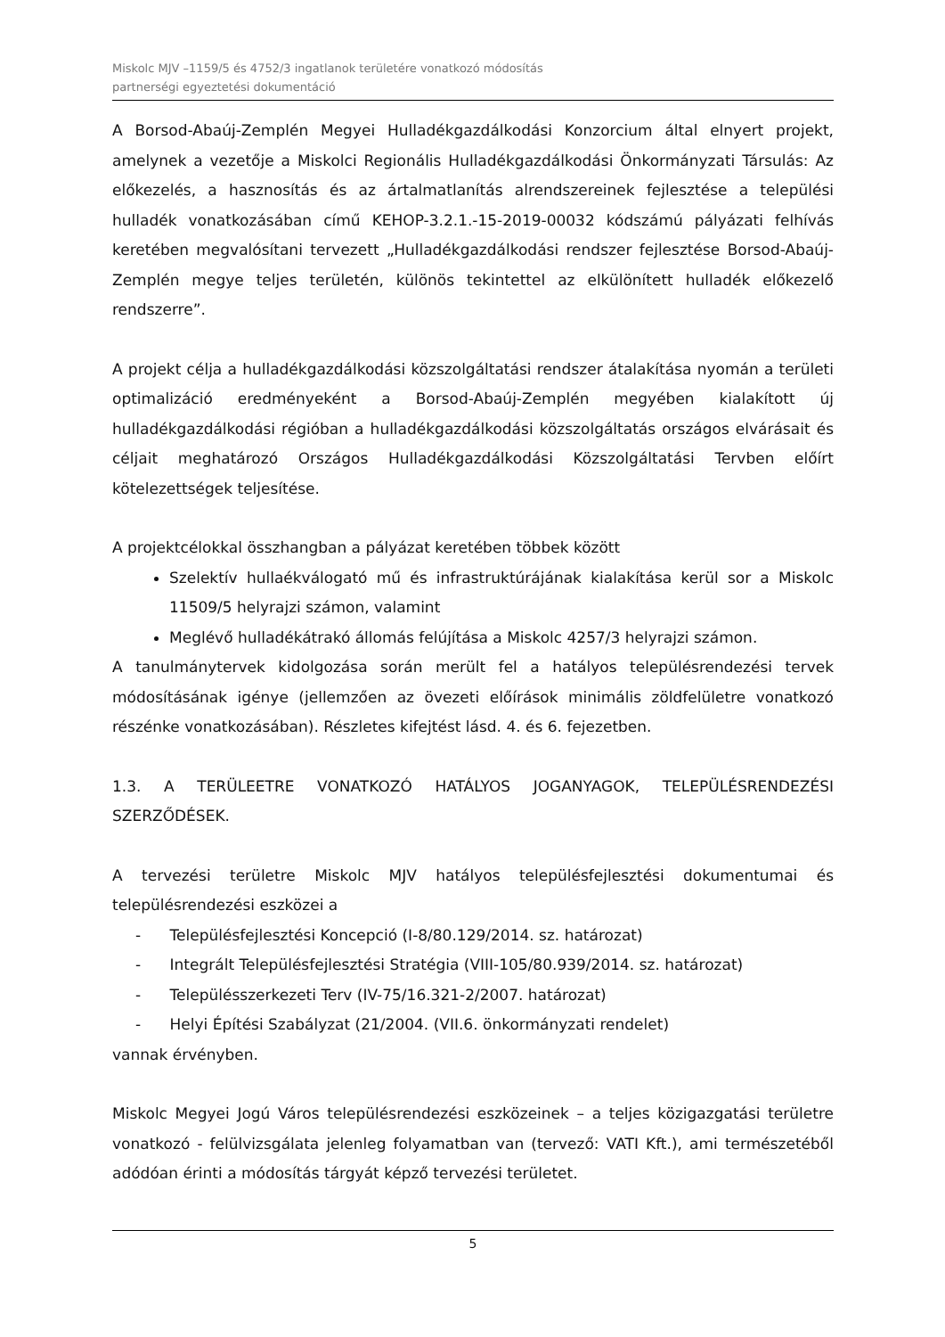Miskolc MJV –1159/5 és 4752/3 ingatlanok területére vonatkozó módosítás
partnerségi egyeztetési dokumentáció
A Borsod-Abaúj-Zemplén Megyei Hulladékgazdálkodási Konzorcium által elnyert projekt, amelynek a vezetője a Miskolci Regionális Hulladékgazdálkodási Önkormányzati Társulás: Az előkezelés, a hasznosítás és az ártalmatlanítás alrendszereinek fejlesztése a települési hulladék vonatkozásában című KEHOP-3.2.1.-15-2019-00032 kódszámú pályázati felhívás keretében megvalósítani tervezett „Hulladékgazdálkodási rendszer fejlesztése Borsod-Abaúj-Zemplén megye teljes területén, különös tekintettel az elkülönített hulladék előkezelő rendszerre”.
A projekt célja a hulladékgazdálkodási közszolgáltatási rendszer átalakítása nyomán a területi optimalizáció eredményeként a Borsod-Abaúj-Zemplén megyében kialakított új hulladékgazdálkodási régióban a hulladékgazdálkodási közszolgáltatás országos elvárásait és céljait meghatározó Országos Hulladékgazdálkodási Közszolgáltatási Tervben előírt kötelezettségek teljesítése.
A projektcélokkal összhangban a pályázat keretében többek között
Szelektív hullaékválogató mű és infrastruktúrájának kialakítása kerül sor a Miskolc 11509/5 helyrajzi számon, valamint
Meglévő hulladékátrakó állomás felújítása a Miskolc 4257/3 helyrajzi számon.
A tanulmánytervek kidolgozása során merült fel a hatályos településrendezési tervek módosításának igénye (jellemzően az övezeti előírások minimális zöldfelületre vonatkozó részénke vonatkozásában). Részletes kifejtést lásd. 4. és 6. fejezetben.
1.3. A TERÜLEETRE VONATKOZÓ HATÁLYOS JOGANYAGOK, TELEPÜLÉSRENDEZÉSI SZERZŐDÉSEK.
A tervezési területre Miskolc MJV hatályos településfejlesztési dokumentumai és településrendezési eszközei a
- Településfejlesztési Koncepció (I-8/80.129/2014. sz. határozat)
- Integrált Településfejlesztési Stratégia (VIII-105/80.939/2014. sz. határozat)
- Településszerkezeti Terv (IV-75/16.321-2/2007. határozat)
- Helyi Építési Szabályzat (21/2004. (VII.6. önkormányzati rendelet)
vannak érvényben.
Miskolc Megyei Jogú Város településrendezési eszközeinek – a teljes közigazgatási területre vonatkozó - felülvizsgálata jelenleg folyamatban van (tervező: VATI Kft.), ami természetéből adódóan érinti a módosítás tárgyát képző tervezési területet.
5